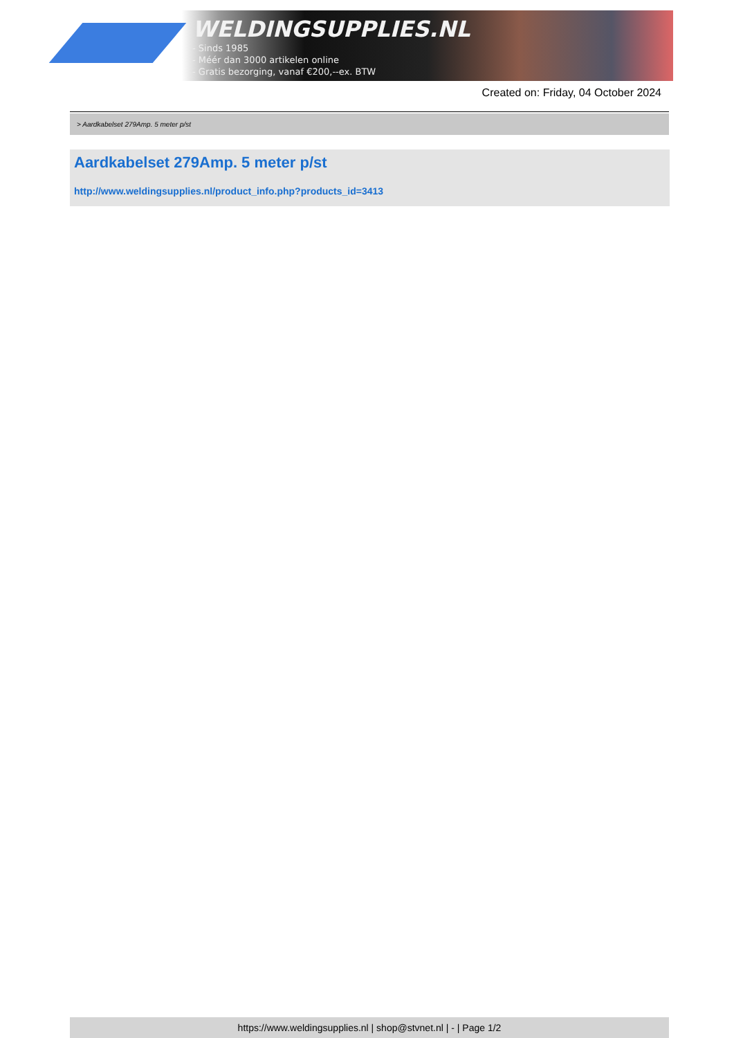WELDINGSUPPLIES.NL
- Sinds 1985
- Méér dan 3000 artikelen online
- Gratis bezorging, vanaf €200,--ex. BTW
Created on: Friday, 04 October 2024
> Aardkabelset 279Amp. 5 meter p/st
Aardkabelset 279Amp. 5 meter p/st
http://www.weldingsupplies.nl/product_info.php?products_id=3413
https://www.weldingsupplies.nl | shop@stvnet.nl | - | Page 1/2